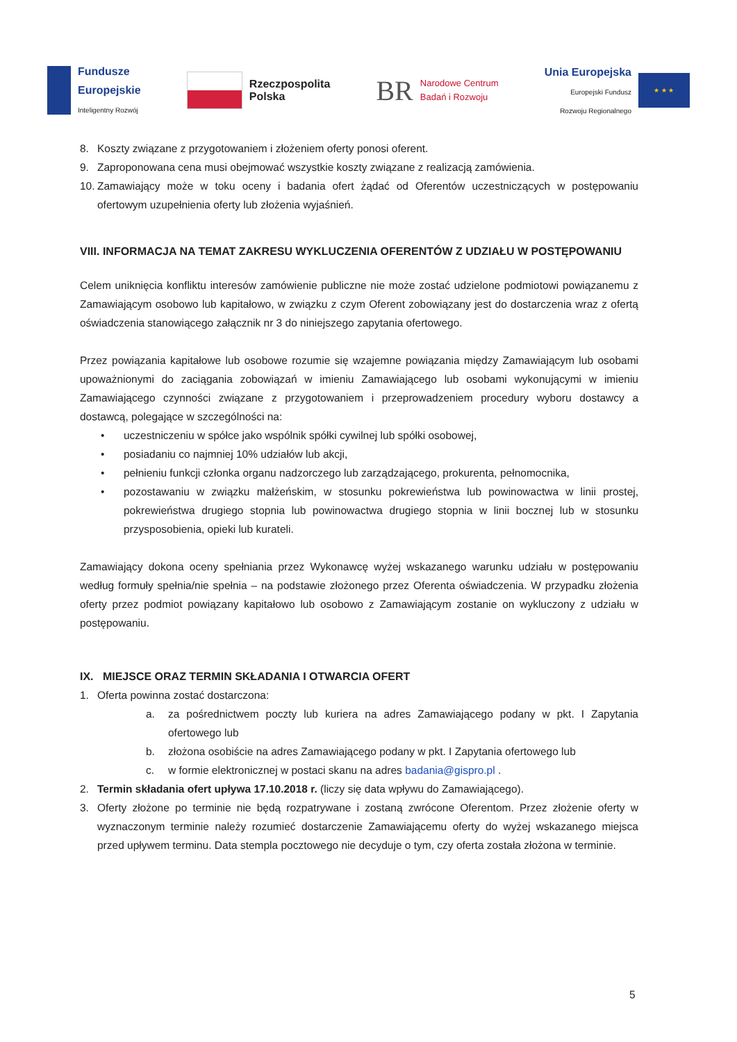Fundusze
Europejskie
Inteligentny Rozwój
Rzeczpospolita
Polska
BR Narodowe Centrum
Badań i Rozwoju
Unia Europejska
Europejski Fundusz
Rozwoju Regionalnego
★ ★ ★
8. Koszty związane z przygotowaniem i złożeniem oferty ponosi oferent.
9. Zaproponowana cena musi obejmować wszystkie koszty związane z realizacją zamówienia.
10.
Zamawiający może w toku oceny i badania ofert żądać od Oferentów uczestniczących w postępowaniu ofertowym uzupełnienia oferty lub złożenia wyjaśnień.
VIII. INFORMACJA NA TEMAT ZAKRESU WYKLUCZENIA OFERENTÓW Z UDZIAŁU W POSTĘPOWANIU
Celem uniknięcia konfliktu interesów zamówienie publiczne nie może zostać udzielone podmiotowi powiązanemu z Zamawiającym osobowo lub kapitałowo, w związku z czym Oferent zobowiązany jest do dostarczenia wraz z ofertą oświadczenia stanowiącego załącznik nr 3 do niniejszego zapytania ofertowego.
Przez powiązania kapitałowe lub osobowe rozumie się wzajemne powiązania między Zamawiającym lub osobami upoważnionymi do zaciągania zobowiązań w imieniu Zamawiającego lub osobami wykonującymi w imieniu Zamawiającego czynności związane z przygotowaniem i przeprowadzeniem procedury wyboru dostawcy a dostawcą, polegające w szczególności na:
• uczestniczeniu w spółce jako wspólnik spółki cywilnej lub spółki osobowej,
• posiadaniu co najmniej 10% udziałów lub akcji,
• pełnieniu funkcji członka organu nadzorczego lub zarządzającego, prokurenta, pełnomocnika,
• pozostawaniu w związku małżeńskim, w stosunku pokrewieństwa lub powinowactwa w linii prostej, pokrewieństwa drugiego stopnia lub powinowactwa drugiego stopnia w linii bocznej lub w stosunku przysposobienia, opieki lub kurateli.
Zamawiający dokona oceny spełniania przez Wykonawcę wyżej wskazanego warunku udziału w postępowaniu według formuły spełnia/nie spełnia – na podstawie złożonego przez Oferenta oświadczenia. W przypadku złożenia oferty przez podmiot powiązany kapitałowo lub osobowo z Zamawiającym zostanie on wykluczony z udziału w postępowaniu.
IX. MIEJSCE ORAZ TERMIN SKŁADANIA I OTWARCIA OFERT
1. Oferta powinna zostać dostarczona:
a. za pośrednictwem poczty lub kuriera na adres Zamawiającego podany w pkt. I Zapytania ofertowego lub
b. złożona osobiście na adres Zamawiającego podany w pkt. I Zapytania ofertowego lub
c. w formie elektronicznej w postaci skanu na adres badania@gispro.pl .
2. Termin składania ofert upływa 17.10.2018 r. (liczy się data wpływu do Zamawiającego).
3. Oferty złożone po terminie nie będą rozpatrywane i zostaną zwrócone Oferentom. Przez złożenie oferty w wyznaczonym terminie należy rozumieć dostarczenie Zamawiającemu oferty do wyżej wskazanego miejsca przed upływem terminu. Data stempla pocztowego nie decyduje o tym, czy oferta została złożona w terminie.
5